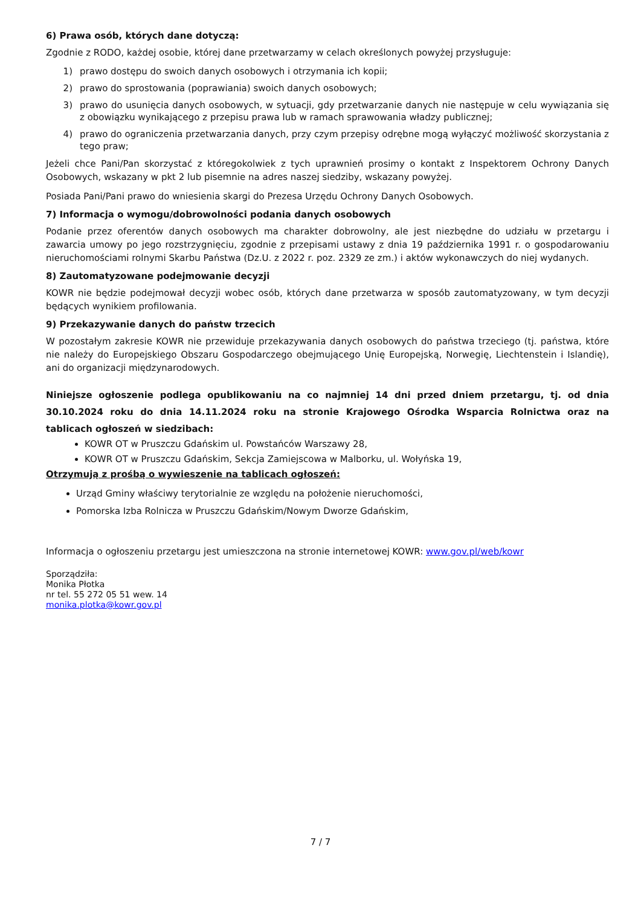6) Prawa osób, których dane dotyczą:
Zgodnie z RODO, każdej osobie, której dane przetwarzamy w celach określonych powyżej przysługuje:
1) prawo dostępu do swoich danych osobowych i otrzymania ich kopii;
2) prawo do sprostowania (poprawiania) swoich danych osobowych;
3) prawo do usunięcia danych osobowych, w sytuacji, gdy przetwarzanie danych nie następuje w celu wywiązania się z obowiązku wynikającego z przepisu prawa lub w ramach sprawowania władzy publicznej;
4) prawo do ograniczenia przetwarzania danych, przy czym przepisy odrębne mogą wyłączyć możliwość skorzystania z tego praw;
Jeżeli chce Pani/Pan skorzystać z któregokolwiek z tych uprawnień prosimy o kontakt z Inspektorem Ochrony Danych Osobowych, wskazany w pkt 2 lub pisemnie na adres naszej siedziby, wskazany powyżej.
Posiada Pani/Pani prawo do wniesienia skargi do Prezesa Urzędu Ochrony Danych Osobowych.
7) Informacja o wymogu/dobrowolności podania danych osobowych
Podanie przez oferentów danych osobowych ma charakter dobrowolny, ale jest niezbędne do udziału w przetargu i zawarcia umowy po jego rozstrzygnięciu, zgodnie z przepisami ustawy z dnia 19 października 1991 r. o gospodarowaniu nieruchomościami rolnymi Skarbu Państwa (Dz.U. z 2022 r. poz. 2329 ze zm.) i aktów wykonawczych do niej wydanych.
8) Zautomatyzowane podejmowanie decyzji
KOWR nie będzie podejmował decyzji wobec osób, których dane przetwarza w sposób zautomatyzowany, w tym decyzji będących wynikiem profilowania.
9) Przekazywanie danych do państw trzecich
W pozostałym zakresie KOWR nie przewiduje przekazywania danych osobowych do państwa trzeciego (tj. państwa, które nie należy do Europejskiego Obszaru Gospodarczego obejmującego Unię Europejską, Norwegię, Liechtenstein i Islandię), ani do organizacji międzynarodowych.
Niniejsze ogłoszenie podlega opublikowaniu na co najmniej 14 dni przed dniem przetargu, tj. od dnia 30.10.2024 roku do dnia 14.11.2024 roku na stronie Krajowego Ośrodka Wsparcia Rolnictwa oraz na tablicach ogłoszeń w siedzibach:
KOWR OT w Pruszczu Gdańskim ul. Powstańców Warszawy 28,
KOWR OT w Pruszczu Gdańskim, Sekcja Zamiejscowa w Malborku, ul. Wołyńska 19,
Otrzymują z prośbą o wywieszenie na tablicach ogłoszeń:
Urząd Gminy właściwy terytorialnie ze względu na położenie nieruchomości,
Pomorska Izba Rolnicza w Pruszczu Gdańskim/Nowym Dworze Gdańskim,
Informacja o ogłoszeniu przetargu jest umieszczona na stronie internetowej KOWR: www.gov.pl/web/kowr
Sporządziła:
Monika Płotka
nr tel. 55 272 05 51 wew. 14
monika.plotka@kowr.gov.pl
7 / 7